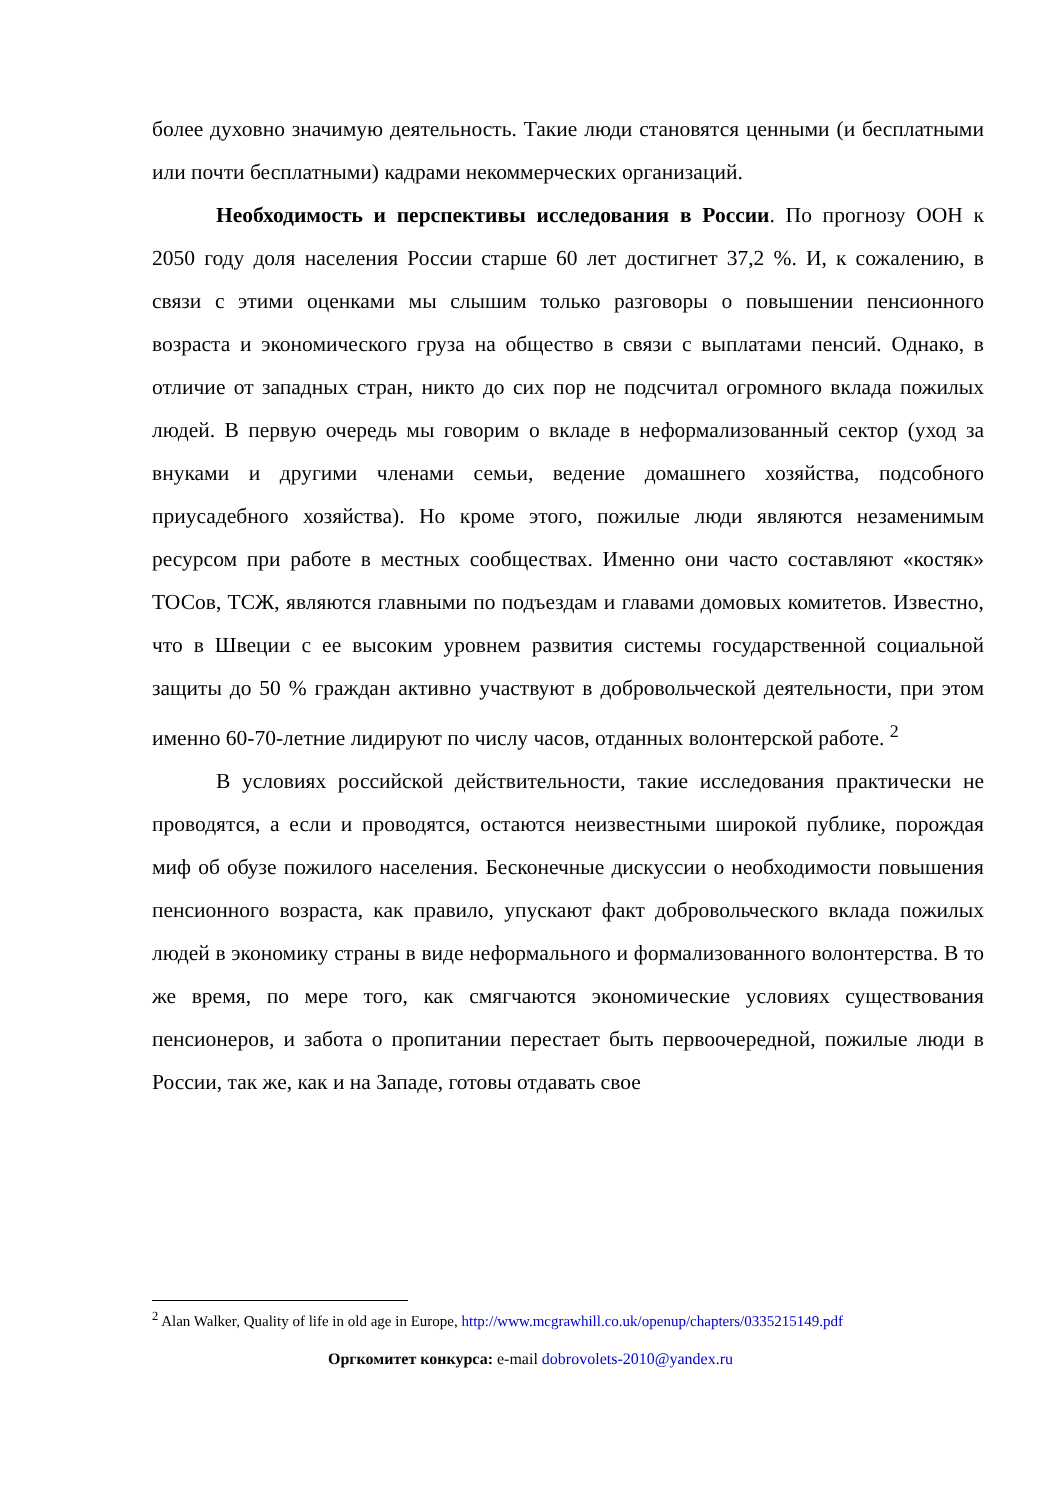более духовно значимую деятельность. Такие люди становятся ценными (и бесплатными или почти бесплатными) кадрами некоммерческих организаций.
Необходимость и перспективы исследования в России. По прогнозу ООН к 2050 году доля населения России старше 60 лет достигнет 37,2 %. И, к сожалению, в связи с этими оценками мы слышим только разговоры о повышении пенсионного возраста и экономического груза на общество в связи с выплатами пенсий. Однако, в отличие от западных стран, никто до сих пор не подсчитал огромного вклада пожилых людей. В первую очередь мы говорим о вкладе в неформализованный сектор (уход за внуками и другими членами семьи, ведение домашнего хозяйства, подсобного приусадебного хозяйства). Но кроме этого, пожилые люди являются незаменимым ресурсом при работе в местных сообществах. Именно они часто составляют «костяк» ТОСов, ТСЖ, являются главными по подъездам и главами домовых комитетов. Известно, что в Швеции с ее высоким уровнем развития системы государственной социальной защиты до 50 % граждан активно участвуют в добровольческой деятельности, при этом именно 60-70-летние лидируют по числу часов, отданных волонтерской работе. <sup>2</sup>
В условиях российской действительности, такие исследования практически не проводятся, а если и проводятся, остаются неизвестными широкой публике, порождая миф об обузе пожилого населения. Бесконечные дискуссии о необходимости повышения пенсионного возраста, как правило, упускают факт добровольческого вклада пожилых людей в экономику страны в виде неформального и формализованного волонтерства. В то же время, по мере того, как смягчаются экономические условиях существования пенсионеров, и забота о пропитании перестает быть первоочередной, пожилые люди в России, так же, как и на Западе, готовы отдавать свое
<sup>2</sup> Alan Walker, Quality of life in old age in Europe, http://www.mcgrawhill.co.uk/openup/chapters/0335215149.pdf
Оргкомитет конкурса: e-mail dobrovolets-2010@yandex.ru